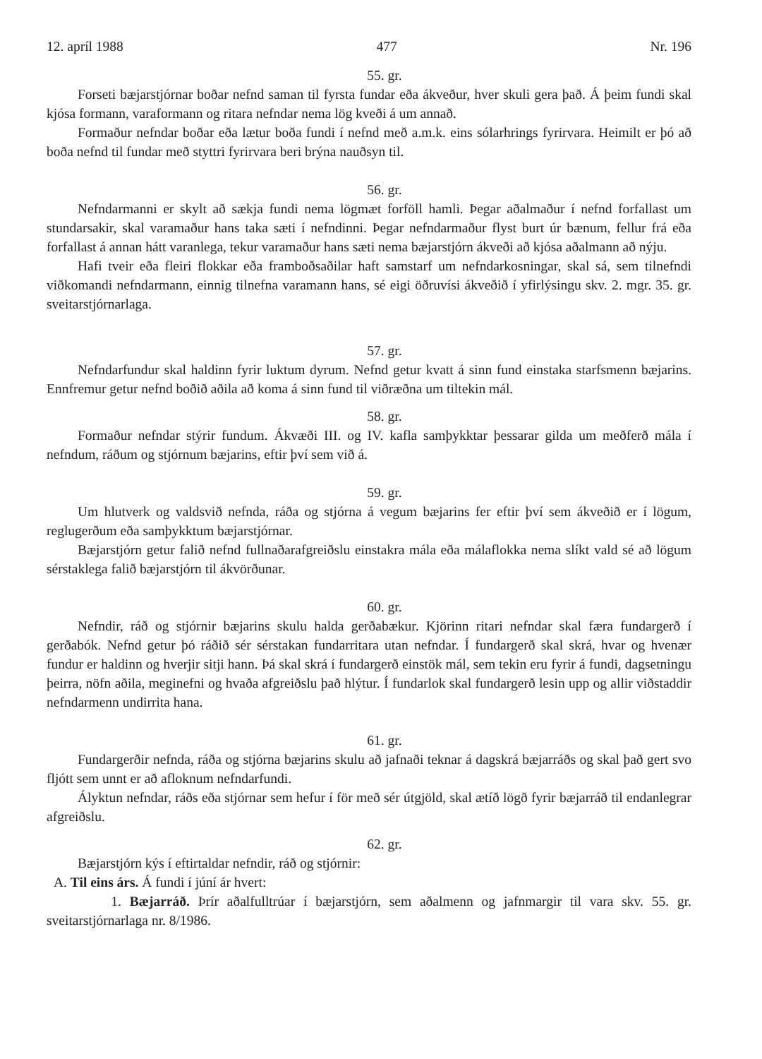12. apríl 1988 477 Nr. 196
55. gr.
Forseti bæjarstjórnar boðar nefnd saman til fyrsta fundar eða ákveður, hver skuli gera það. Á þeim fundi skal kjósa formann, varaformann og ritara nefndar nema lög kveði á um annað.
Formaður nefndar boðar eða lætur boða fundi í nefnd með a.m.k. eins sólarhrings fyrirvara. Heimilt er þó að boða nefnd til fundar með styttri fyrirvara beri brýna nauðsyn til.
56. gr.
Nefndarmanni er skylt að sækja fundi nema lögmæt forföll hamli. Þegar aðalmaður í nefnd forfallast um stundarsakir, skal varamaður hans taka sæti í nefndinni. Þegar nefndarmaður flyst burt úr bænum, fellur frá eða forfallast á annan hátt varanlega, tekur varamaður hans sæti nema bæjarstjórn ákveði að kjósa aðalmann að nýju.
Hafi tveir eða fleiri flokkar eða framboðsaðilar haft samstarf um nefndarkosningar, skal sá, sem tilnefndi viðkomandi nefndarmann, einnig tilnefna varamann hans, sé eigi öðruvísi ákveðið í yfirlýsingu skv. 2. mgr. 35. gr. sveitarstjórnarlaga.
57. gr.
Nefndarfundur skal haldinn fyrir luktum dyrum. Nefnd getur kvatt á sinn fund einstaka starfsmenn bæjarins. Ennfremur getur nefnd boðið aðila að koma á sinn fund til viðræðna um tiltekin mál.
58. gr.
Formaður nefndar stýrir fundum. Ákvæði III. og IV. kafla samþykktar þessarar gilda um meðferð mála í nefndum, ráðum og stjórnum bæjarins, eftir því sem við á.
59. gr.
Um hlutverk og valdsvið nefnda, ráða og stjórna á vegum bæjarins fer eftir því sem ákveðið er í lögum, reglugerðum eða samþykktum bæjarstjórnar.
Bæjarstjórn getur falið nefnd fullnaðarafgreiðslu einstakra mála eða málaflokka nema slíkt vald sé að lögum sérstaklega falið bæjarstjórn til ákvörðunar.
60. gr.
Nefndir, ráð og stjórnir bæjarins skulu halda gerðabækur. Kjörinn ritari nefndar skal færa fundargerð í gerðabók. Nefnd getur þó ráðið sér sérstakan fundarritara utan nefndar. Í fundargerð skal skrá, hvar og hvenær fundur er haldinn og hverjir sitji hann. Þá skal skrá í fundargerð einstök mál, sem tekin eru fyrir á fundi, dagsetningu þeirra, nöfn aðila, meginefni og hvaða afgreiðslu það hlýtur. Í fundarlok skal fundargerð lesin upp og allir viðstaddir nefndarmenn undirrita hana.
61. gr.
Fundargerðir nefnda, ráða og stjórna bæjarins skulu að jafnaði teknar á dagskrá bæjarráðs og skal það gert svo fljótt sem unnt er að afloknum nefndarfundi.
Ályktun nefndar, ráðs eða stjórnar sem hefur í för með sér útgjöld, skal ætíð lögð fyrir bæjarráð til endanlegrar afgreiðslu.
62. gr.
Bæjarstjórn kýs í eftirtaldar nefndir, ráð og stjórnir:
A. Til eins árs. Á fundi í júní ár hvert:
1. Bæjarráð. Þrír aðalfulltrúar í bæjarstjórn, sem aðalmenn og jafnmargir til vara skv. 55. gr. sveitarstjórnarlaga nr. 8/1986.